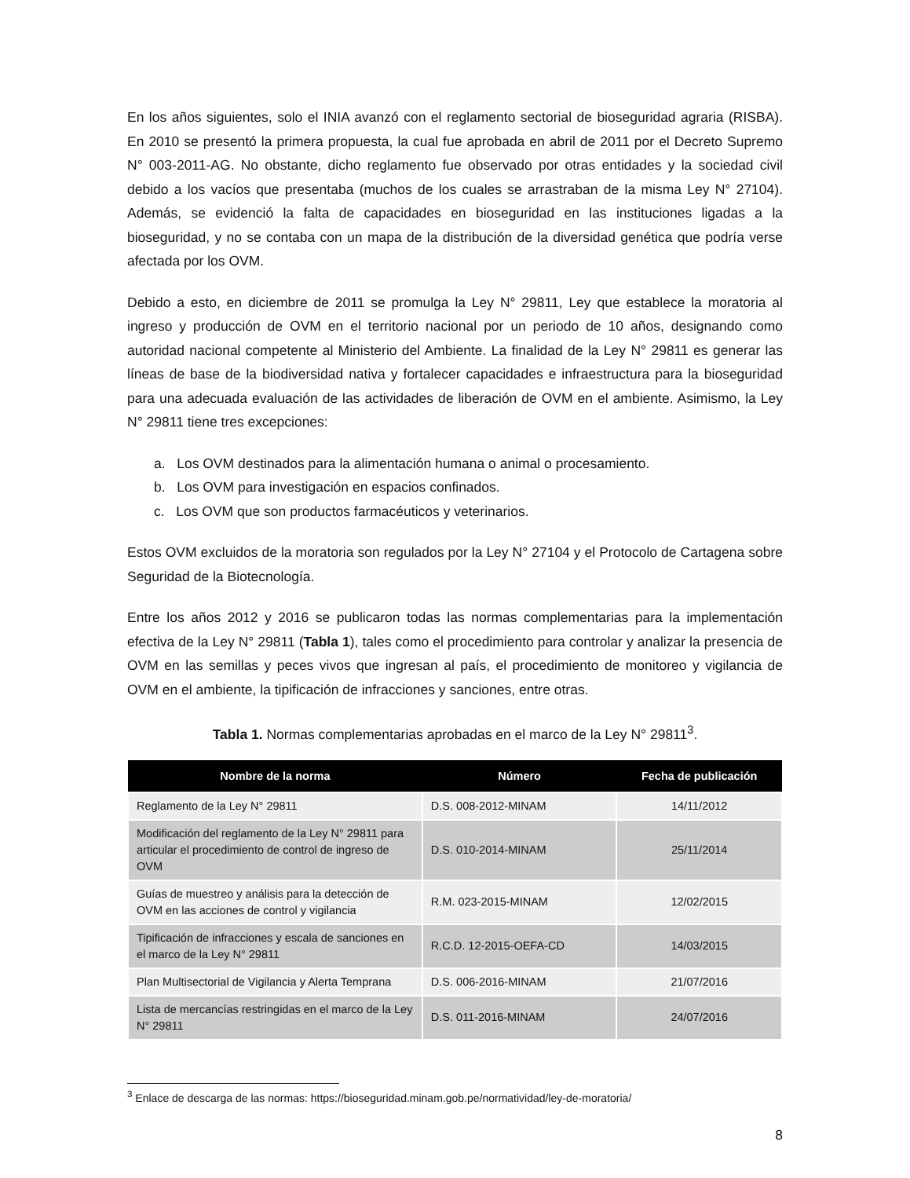En los años siguientes, solo el INIA avanzó con el reglamento sectorial de bioseguridad agraria (RISBA). En 2010 se presentó la primera propuesta, la cual fue aprobada en abril de 2011 por el Decreto Supremo N° 003-2011-AG. No obstante, dicho reglamento fue observado por otras entidades y la sociedad civil debido a los vacíos que presentaba (muchos de los cuales se arrastraban de la misma Ley N° 27104). Además, se evidenció la falta de capacidades en bioseguridad en las instituciones ligadas a la bioseguridad, y no se contaba con un mapa de la distribución de la diversidad genética que podría verse afectada por los OVM.
Debido a esto, en diciembre de 2011 se promulga la Ley N° 29811, Ley que establece la moratoria al ingreso y producción de OVM en el territorio nacional por un periodo de 10 años, designando como autoridad nacional competente al Ministerio del Ambiente. La finalidad de la Ley N° 29811 es generar las líneas de base de la biodiversidad nativa y fortalecer capacidades e infraestructura para la bioseguridad para una adecuada evaluación de las actividades de liberación de OVM en el ambiente. Asimismo, la Ley N° 29811 tiene tres excepciones:
a. Los OVM destinados para la alimentación humana o animal o procesamiento.
b. Los OVM para investigación en espacios confinados.
c. Los OVM que son productos farmacéuticos y veterinarios.
Estos OVM excluidos de la moratoria son regulados por la Ley N° 27104 y el Protocolo de Cartagena sobre Seguridad de la Biotecnología.
Entre los años 2012 y 2016 se publicaron todas las normas complementarias para la implementación efectiva de la Ley N° 29811 (Tabla 1), tales como el procedimiento para controlar y analizar la presencia de OVM en las semillas y peces vivos que ingresan al país, el procedimiento de monitoreo y vigilancia de OVM en el ambiente, la tipificación de infracciones y sanciones, entre otras.
Tabla 1. Normas complementarias aprobadas en el marco de la Ley N° 29811<sup>3</sup>.
| Nombre de la norma | Número | Fecha de publicación |
| --- | --- | --- |
| Reglamento de la Ley N° 29811 | D.S. 008-2012-MINAM | 14/11/2012 |
| Modificación del reglamento de la Ley N° 29811 para articular el procedimiento de control de ingreso de OVM | D.S. 010-2014-MINAM | 25/11/2014 |
| Guías de muestreo y análisis para la detección de OVM en las acciones de control y vigilancia | R.M. 023-2015-MINAM | 12/02/2015 |
| Tipificación de infracciones y escala de sanciones en el marco de la Ley N° 29811 | R.C.D. 12-2015-OEFA-CD | 14/03/2015 |
| Plan Multisectorial de Vigilancia y Alerta Temprana | D.S. 006-2016-MINAM | 21/07/2016 |
| Lista de mercancías restringidas en el marco de la Ley N° 29811 | D.S. 011-2016-MINAM | 24/07/2016 |
<sup>3</sup> Enlace de descarga de las normas: https://bioseguridad.minam.gob.pe/normatividad/ley-de-moratoria/
8